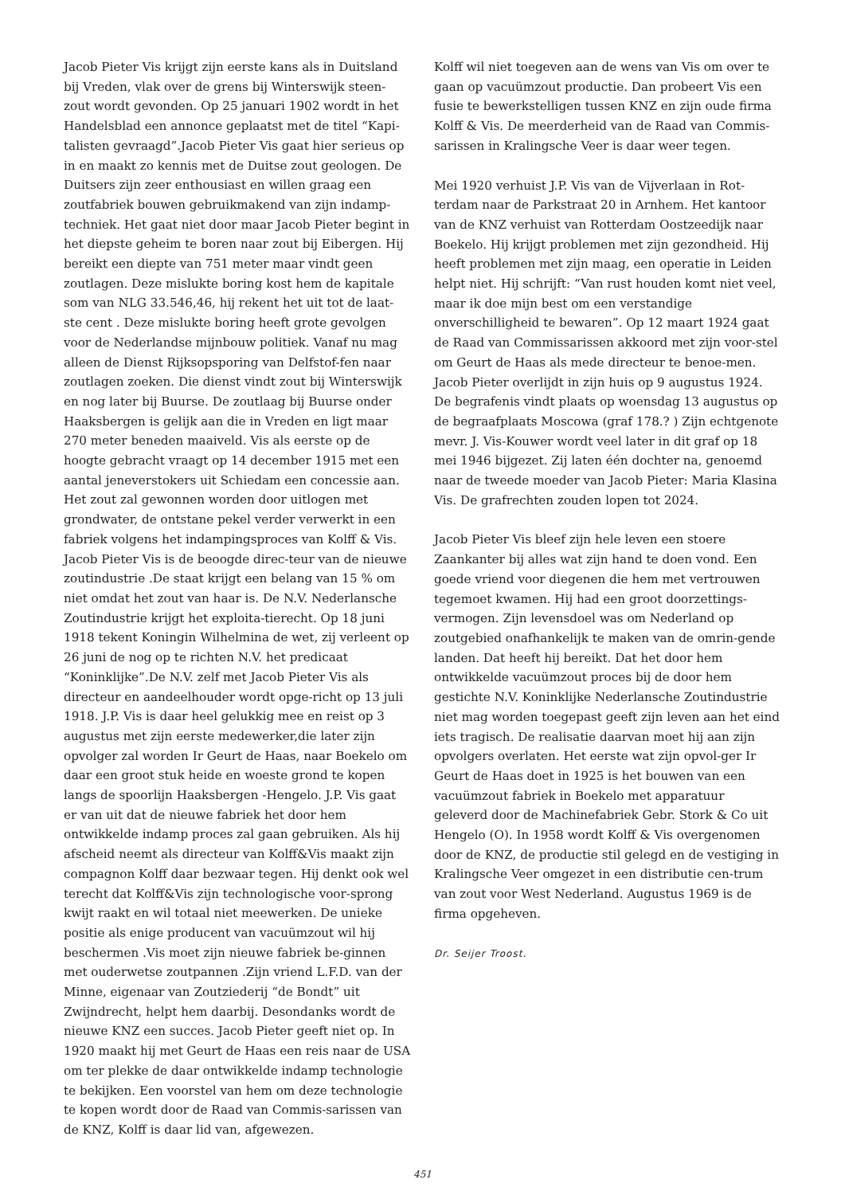Jacob Pieter Vis krijgt zijn eerste kans als in Duitsland bij Vreden, vlak over de grens bij Winterswijk steen-zout wordt gevonden. Op 25 januari 1902 wordt in het Handelsblad een annonce geplaatst met de titel “Kapi-talisten gevraagd”.Jacob Pieter Vis gaat hier serieus op in en maakt zo kennis met de Duitse zout geologen. De Duitsers zijn zeer enthousiast en willen graag een zoutfabriek bouwen gebruikmakend van zijn indamp-techniek. Het gaat niet door maar Jacob Pieter begint in het diepste geheim te boren naar zout bij Eibergen. Hij bereikt een diepte van 751 meter maar vindt geen zoutlagen. Deze mislukte boring kost hem de kapitale som van NLG 33.546,46, hij rekent het uit tot de laat-ste cent . Deze mislukte boring heeft grote gevolgen voor de Nederlandse mijnbouw politiek. Vanaf nu mag alleen de Dienst Rijksopsporing van Delfstof-fen naar zoutlagen zoeken. Die dienst vindt zout bij Winterswijk en nog later bij Buurse. De zoutlaag bij Buurse onder Haaksbergen is gelijk aan die in Vreden en ligt maar 270 meter beneden maaiveld. Vis als eerste op de hoogte gebracht vraagt op 14 december 1915 met een aantal jeneverstokers uit Schiedam een concessie aan. Het zout zal gewonnen worden door uitlogen met grondwater, de ontstane pekel verder verwerkt in een fabriek volgens het indampingsproces van Kolff & Vis. Jacob Pieter Vis is de beoogde direc-teur van de nieuwe zoutindustrie .De staat krijgt een belang van 15 % om niet omdat het zout van haar is. De N.V. Nederlansche Zoutindustrie krijgt het exploita-tierecht. Op 18 juni 1918 tekent Koningin Wilhelmina de wet, zij verleent op 26 juni de nog op te richten N.V. het predicaat “Koninklijke”.De N.V. zelf met Jacob Pieter Vis als directeur en aandeelhouder wordt opge-richt op 13 juli 1918. J.P. Vis is daar heel gelukkig mee en reist op 3 augustus met zijn eerste medewerker,die later zijn opvolger zal worden Ir Geurt de Haas, naar Boekelo om daar een groot stuk heide en woeste grond te kopen langs de spoorlijn Haaksbergen -Hengelo. J.P. Vis gaat er van uit dat de nieuwe fabriek het door hem ontwikkelde indamp proces zal gaan gebruiken. Als hij afscheid neemt als directeur van Kolff&Vis maakt zijn compagnon Kolff daar bezwaar tegen. Hij denkt ook wel terecht dat Kolff&Vis zijn technologische voor-sprong kwijt raakt en wil totaal niet meewerken. De unieke positie als enige producent van vacuümzout wil hij beschermen .Vis moet zijn nieuwe fabriek be-ginnen met ouderwetse zoutpannen .Zijn vriend L.F.D. van der Minne, eigenaar van Zoutziederij “de Bondt” uit Zwijndrecht, helpt hem daarbij. Desondanks wordt de nieuwe KNZ een succes. Jacob Pieter geeft niet op. In 1920 maakt hij met Geurt de Haas een reis naar de USA om ter plekke de daar ontwikkelde indamp technologie te bekijken. Een voorstel van hem om deze technologie te kopen wordt door de Raad van Commis-sarissen van de KNZ, Kolff is daar lid van, afgewezen.
Kolff wil niet toegeven aan de wens van Vis om over te gaan op vacuümzout productie. Dan probeert Vis een fusie te bewerkstelligen tussen KNZ en zijn oude firma Kolff & Vis. De meerderheid van de Raad van Commis-sarissen in Kralingsche Veer is daar weer tegen.
Mei 1920 verhuist J.P. Vis van de Vijverlaan in Rot-terdam naar de Parkstraat 20 in Arnhem. Het kantoor van de KNZ verhuist van Rotterdam Oostzeedijk naar Boekelo. Hij krijgt problemen met zijn gezondheid. Hij heeft problemen met zijn maag, een operatie in Leiden helpt niet. Hij schrijft: “Van rust houden komt niet veel, maar ik doe mijn best om een verstandige onverschilligheid te bewaren”. Op 12 maart 1924 gaat de Raad van Commissarissen akkoord met zijn voor-stel om Geurt de Haas als mede directeur te benoe-men. Jacob Pieter overlijdt in zijn huis op 9 augustus 1924. De begrafenis vindt plaats op woensdag 13 augustus op de begraafplaats Moscowa (graf 178.? ) Zijn echtgenote mevr. J. Vis-Kouwer wordt veel later in dit graf op 18 mei 1946 bijgezet. Zij laten één dochter na, genoemd naar de tweede moeder van Jacob Pieter: Maria Klasina Vis. De grafrechten zouden lopen tot 2024.
Jacob Pieter Vis bleef zijn hele leven een stoere Zaankanter bij alles wat zijn hand te doen vond. Een goede vriend voor diegenen die hem met vertrouwen tegemoet kwamen. Hij had een groot doorzettings-vermogen. Zijn levensdoel was om Nederland op zoutgebied onafhankelijk te maken van de omrin-gende landen. Dat heeft hij bereikt. Dat het door hem ontwikkelde vacuümzout proces bij de door hem gestichte N.V. Koninklijke Nederlansche Zoutindustrie niet mag worden toegepast geeft zijn leven aan het eind iets tragisch. De realisatie daarvan moet hij aan zijn opvolgers overlaten. Het eerste wat zijn opvol-ger Ir Geurt de Haas doet in 1925 is het bouwen van een vacuümzout fabriek in Boekelo met apparatuur geleverd door de Machinefabriek Gebr. Stork & Co uit Hengelo (O). In 1958 wordt Kolff & Vis overgenomen door de KNZ, de productie stil gelegd en de vestiging in Kralingsche Veer omgezet in een distributie cen-trum van zout voor West Nederland. Augustus 1969 is de firma opgeheven.
Dr. Seijer Troost.
451